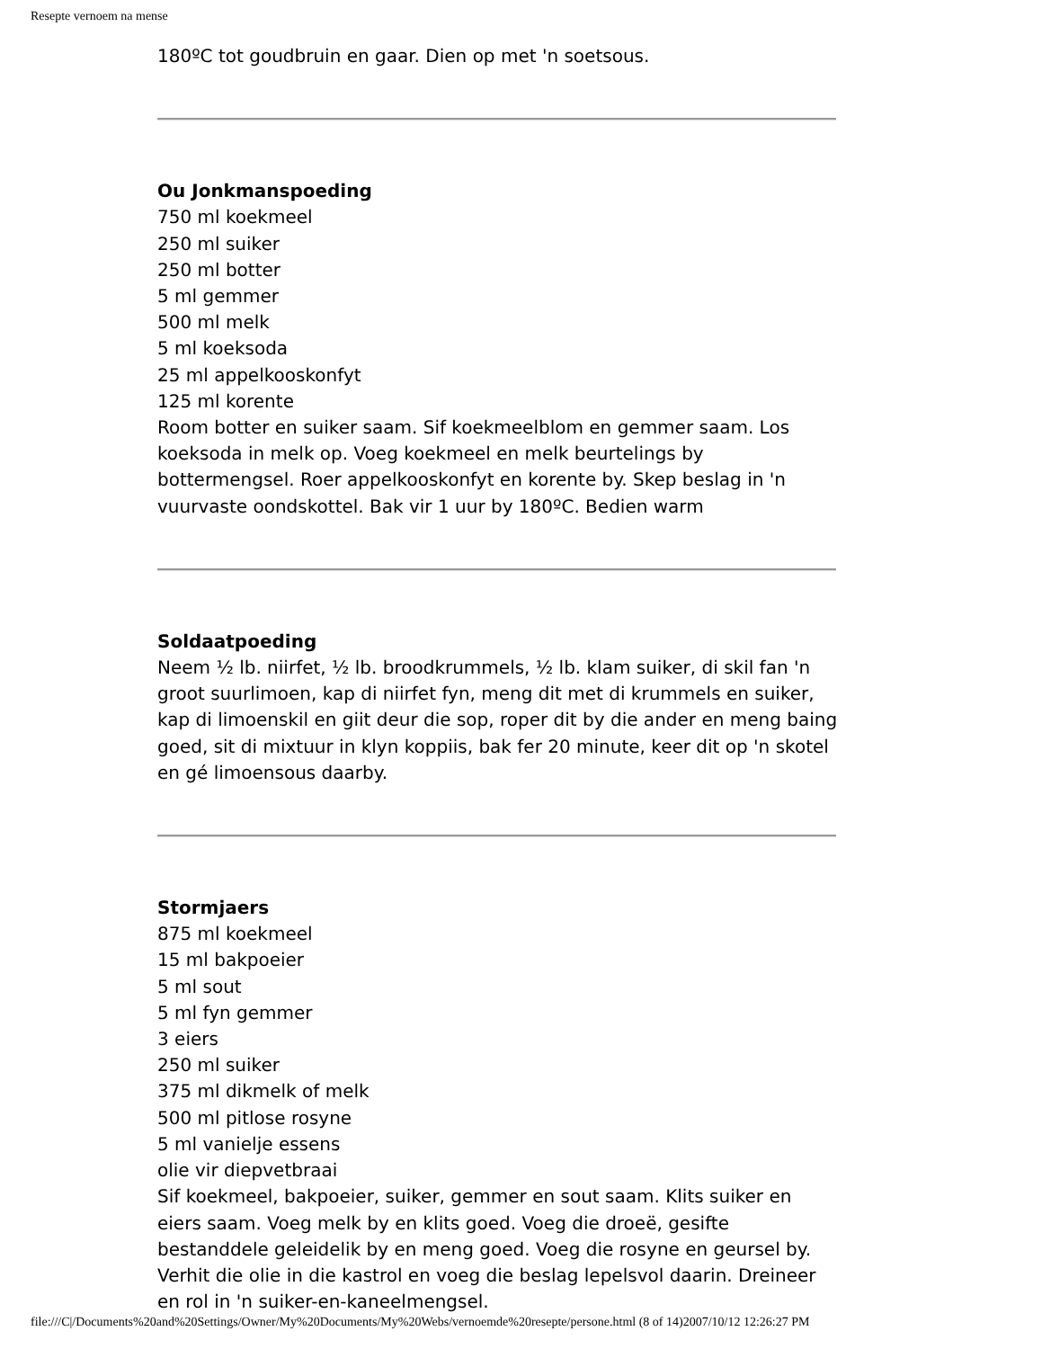Resepte vernoem na mense
180ºC tot goudbruin en gaar. Dien op met 'n soetsous.
Ou Jonkmanspoeding
750 ml koekmeel
250 ml suiker
250 ml botter
5 ml gemmer
500 ml melk
5 ml koeksoda
25 ml appelkooskonfyt
125 ml korente
Room botter en suiker saam. Sif koekmeelblom en gemmer saam. Los koeksoda in melk op. Voeg koekmeel en melk beurtelings by bottermengsel. Roer appelkooskonfyt en korente by. Skep beslag in 'n vuurvaste oondskottel. Bak vir 1 uur by 180ºC. Bedien warm
Soldaatpoeding
Neem ½ lb. niirfet, ½ lb. broodkrummels, ½ lb. klam suiker, di skil fan 'n groot suurlimoen, kap di niirfet fyn, meng dit met di krummels en suiker, kap di limoenskil en giit deur die sop, roper dit by die ander en meng baing goed, sit di mixtuur in klyn koppiis, bak fer 20 minute, keer dit op 'n skotel en gé limoensous daarby.
Stormjaers
875 ml koekmeel
15 ml bakpoeier
5 ml sout
5 ml fyn gemmer
3 eiers
250 ml suiker
375 ml dikmelk of melk
500 ml pitlose rosyne
5 ml vanielje essens
olie vir diepvetbraai
Sif koekmeel, bakpoeier, suiker, gemmer en sout saam. Klits suiker en eiers saam. Voeg melk by en klits goed. Voeg die droeë, gesifte bestanddele geleidelik by en meng goed. Voeg die rosyne en geursel by. Verhit die olie in die kastrol en voeg die beslag lepelsvol daarin. Dreineer en rol in 'n suiker-en-kaneelmengsel.
file:///C|/Documents%20and%20Settings/Owner/My%20Documents/My%20Webs/vernoemde%20resepte/persone.html (8 of 14)2007/10/12 12:26:27 PM